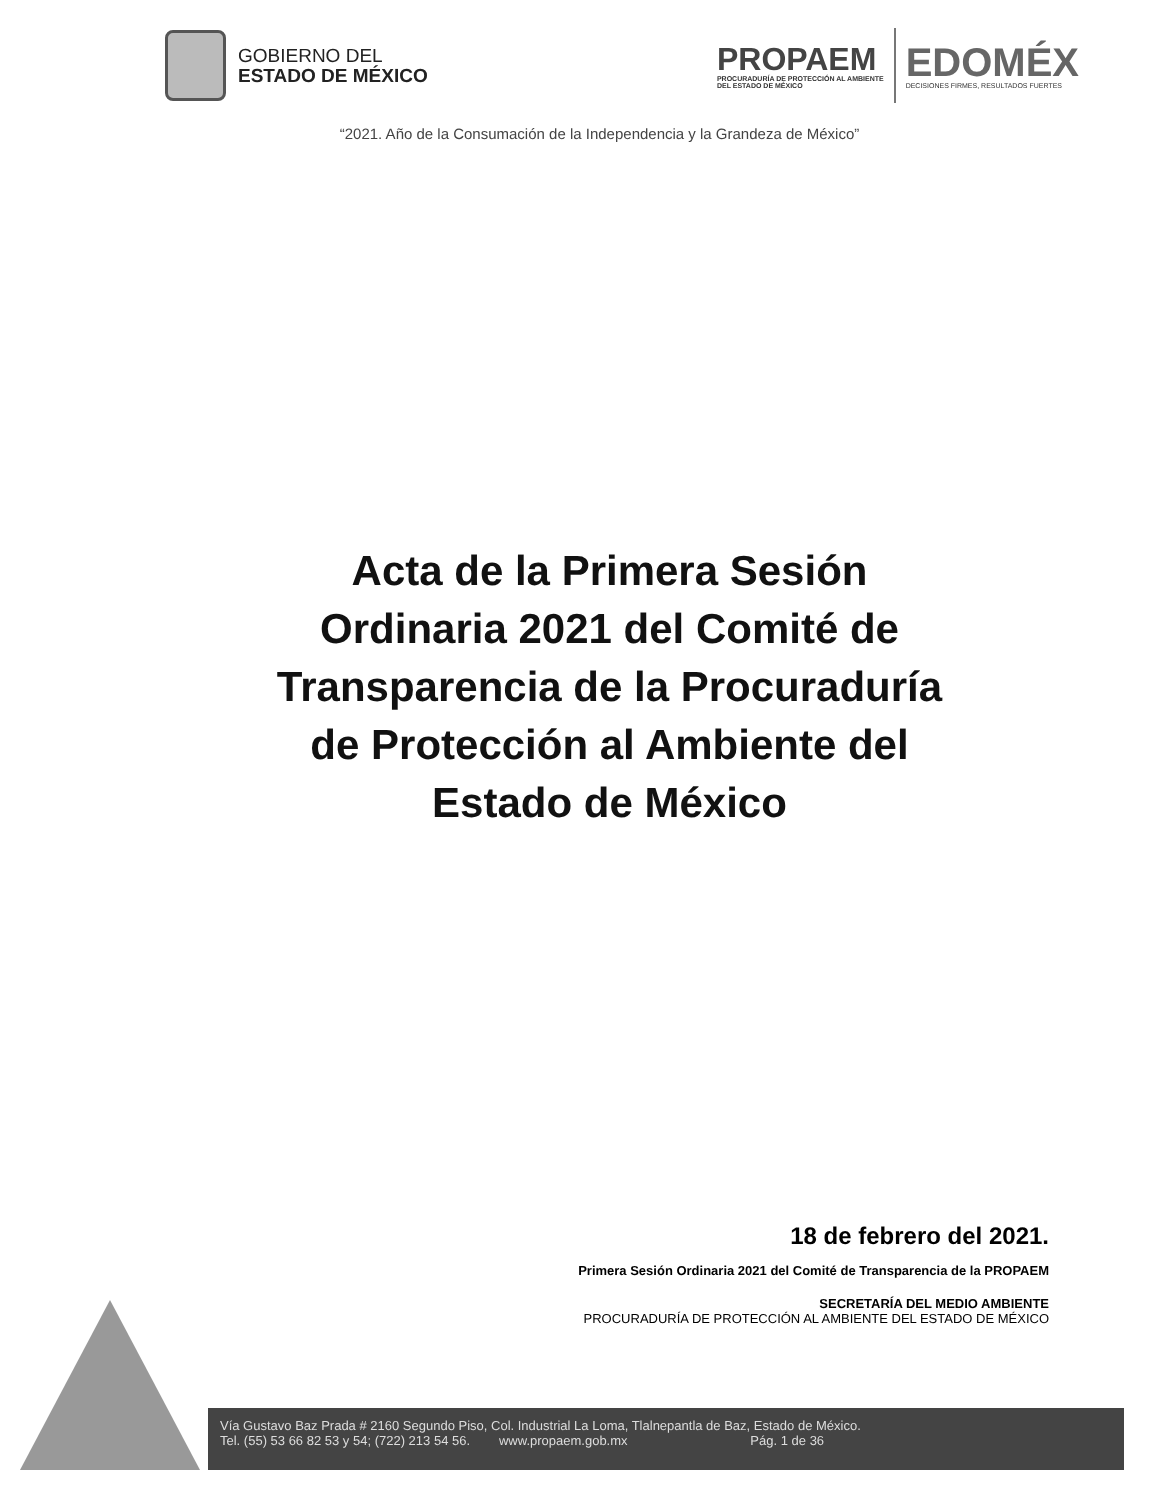GOBIERNO DEL
ESTADO DE MÉXICO
PROPAEM
PROCURADURÍA DE PROTECCIÓN AL AMBIENTE
DEL ESTADO DE MÉXICO
EDOMÉX
DECISIONES FIRMES, RESULTADOS FUERTES
“2021. Año de la Consumación de la Independencia y la Grandeza de México”
Acta de la Primera Sesión Ordinaria 2021 del Comité de Transparencia de la Procuraduría de Protección al Ambiente del Estado de México
18 de febrero del 2021.
Primera Sesión Ordinaria 2021 del Comité de Transparencia de la PROPAEM
SECRETARÍA DEL MEDIO AMBIENTE
PROCURADURÍA DE PROTECCIÓN AL AMBIENTE DEL ESTADO DE MÉXICO
Vía Gustavo Baz Prada # 2160 Segundo Piso, Col. Industrial La Loma, Tlalnepantla de Baz, Estado de México.
Tel. (55) 53 66 82 53 y 54; (722) 213 54 56. www.propaem.gob.mx Pág. 1 de 36